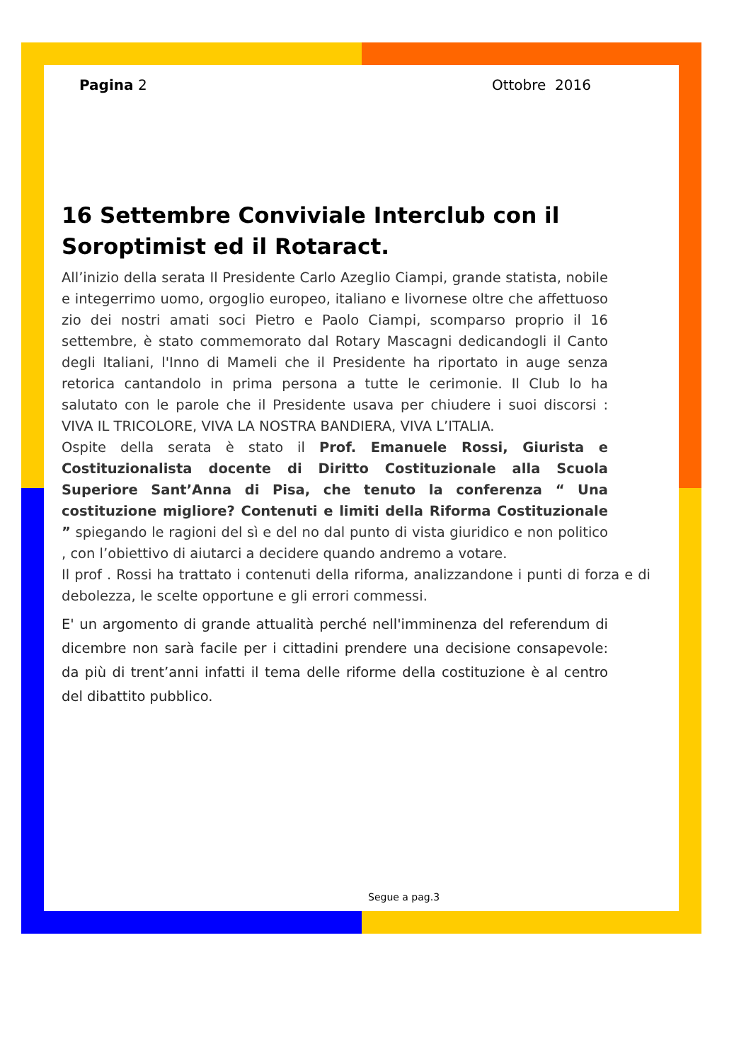Pagina 2 Ottobre 2016
16 Settembre Conviviale Interclub con il Soroptimist ed il Rotaract.
All’inizio della serata Il Presidente Carlo Azeglio Ciampi, grande statista, nobile e integerrimo uomo, orgoglio europeo, italiano e livornese oltre che affettuoso zio dei nostri amati soci Pietro e Paolo Ciampi, scomparso proprio il 16 settembre, è stato commemorato dal Rotary Mascagni dedicandogli il Canto degli Italiani, l'Inno di Mameli che il Presidente ha riportato in auge senza retorica cantandolo in prima persona a tutte le cerimonie. Il Club lo ha salutato con le parole che il Presidente usava per chiudere i suoi discorsi : VIVA IL TRICOLORE, VIVA LA NOSTRA BANDIERA, VIVA L’ITALIA.
Ospite della serata è stato il Prof. Emanuele Rossi, Giurista e Costituzionalista docente di Diritto Costituzionale alla Scuola Superiore Sant’Anna di Pisa, che tenuto la conferenza “ Una costituzione migliore? Contenuti e limiti della Riforma Costituzionale ” spiegando le ragioni del sì e del no dal punto di vista giuridico e non politico , con l’obiettivo di aiutarci a decidere quando andremo a votare.
Il prof . Rossi ha trattato i contenuti della riforma, analizzandone i punti di forza e di debolezza, le scelte opportune e gli errori commessi.
E' un argomento di grande attualità perché nell'imminenza del referendum di dicembre non sarà facile per i cittadini prendere una decisione consapevole: da più di trent’anni infatti il tema delle riforme della costituzione è al centro del dibattito pubblico.
Segue a pag.3